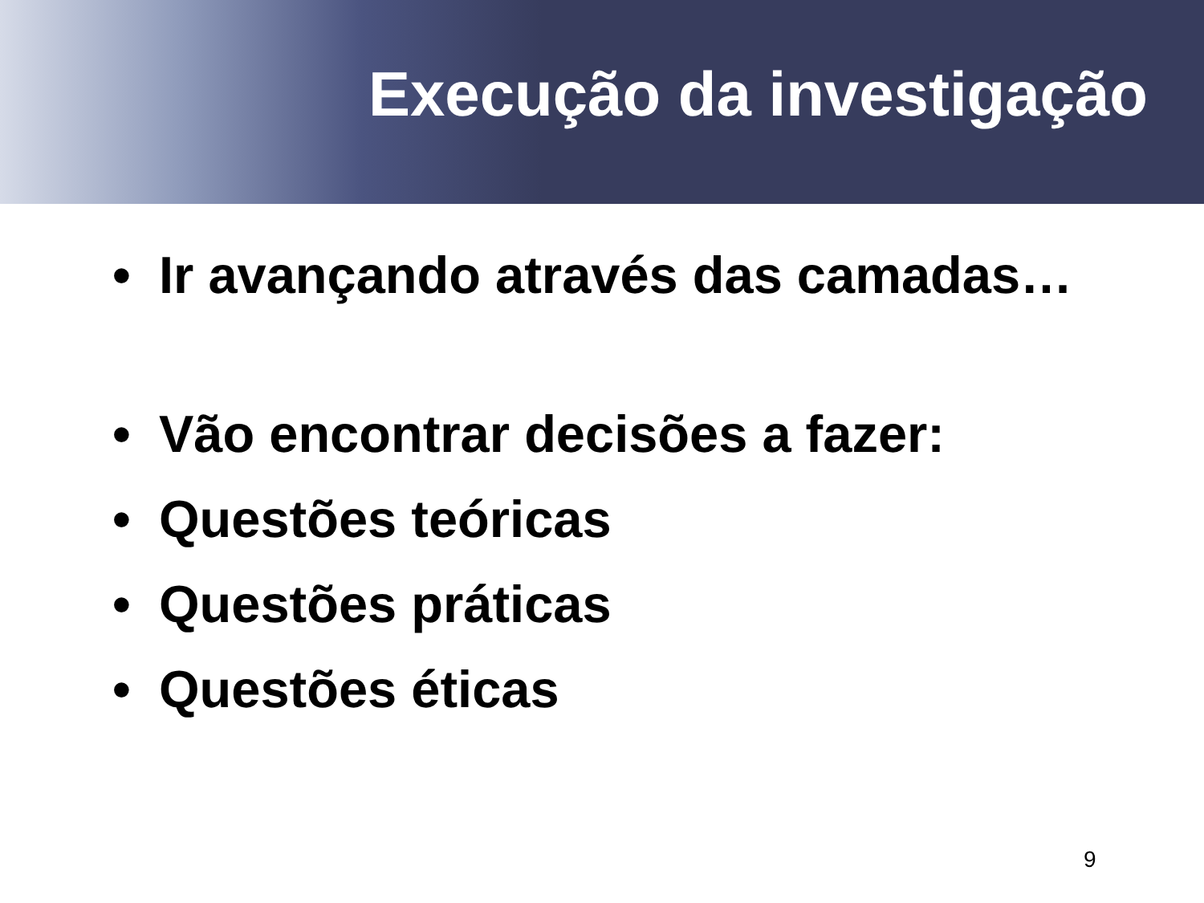Execução da investigação
• Ir avançando através das camadas…
• Vão encontrar decisões a fazer:
• Questões teóricas
• Questões práticas
• Questões éticas
9